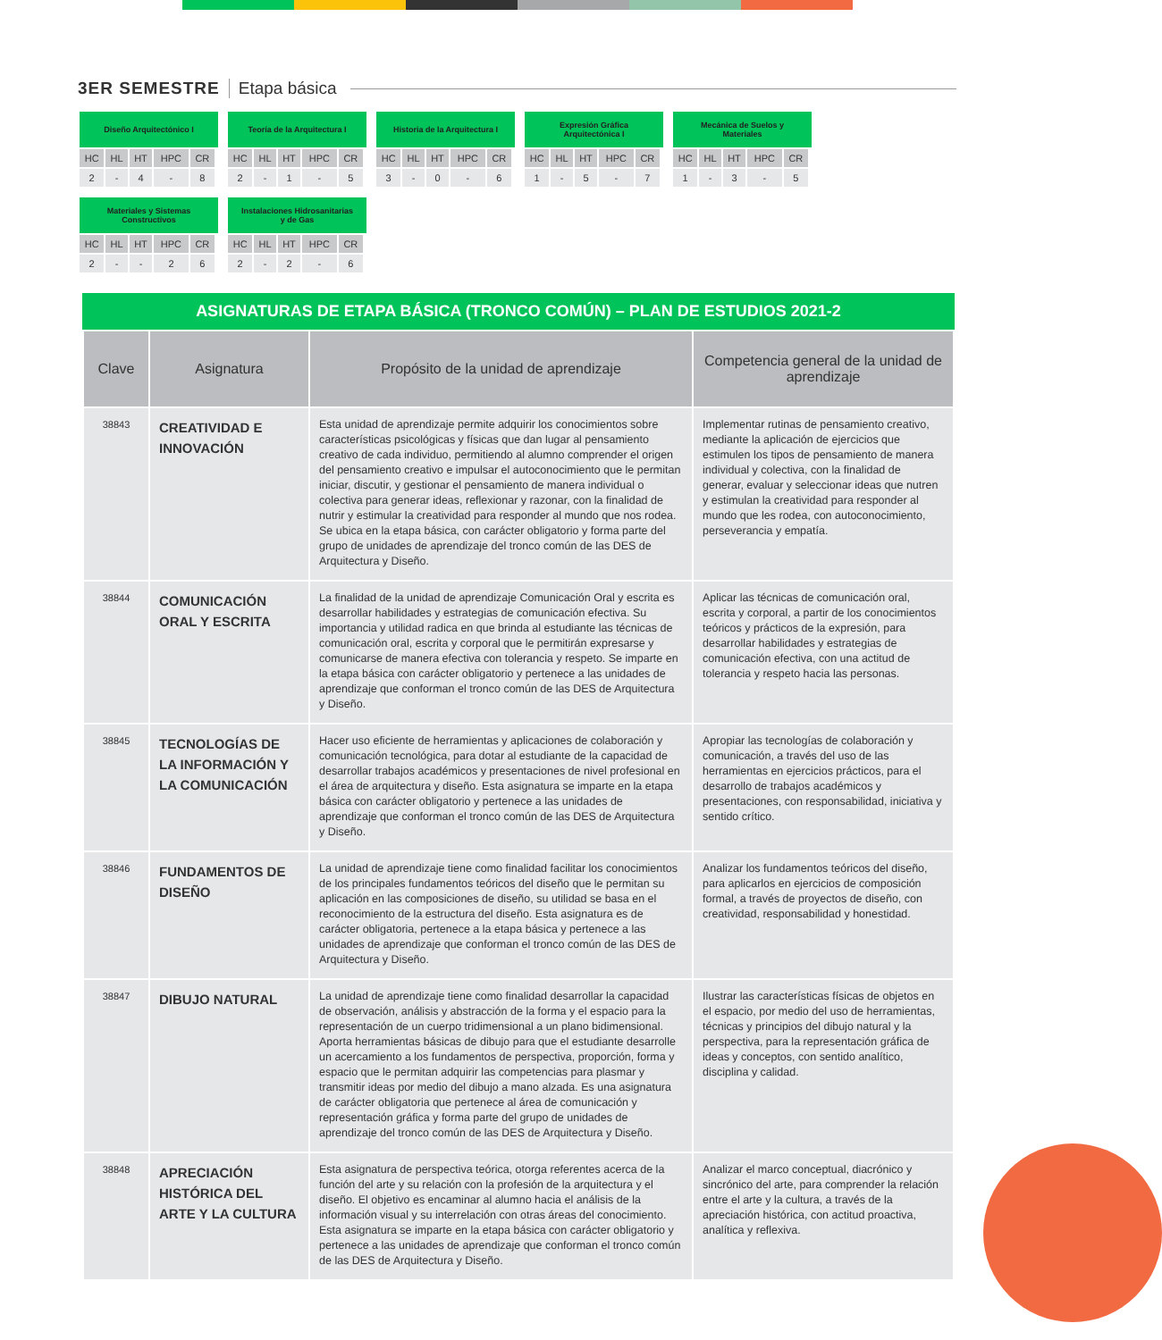3ER SEMESTRE Etapa básica
Diseño Arquitectónico I
| HC | HL | HT | HPC | CR |
| --- | --- | --- | --- | --- |
| 2 | - | 4 | - | 8 |
Teoría de la Arquitectura I
| HC | HL | HT | HPC | CR |
| --- | --- | --- | --- | --- |
| 2 | - | 1 | - | 5 |
Historia de la Arquitectura I
| HC | HL | HT | HPC | CR |
| --- | --- | --- | --- | --- |
| 3 | - | 0 | - | 6 |
Expresión Gráfica
Arquitectónica I
| HC | HL | HT | HPC | CR |
| --- | --- | --- | --- | --- |
| 1 | - | 5 | - | 7 |
Mecánica de Suelos y
Materiales
| HC | HL | HT | HPC | CR |
| --- | --- | --- | --- | --- |
| 1 | - | 3 | - | 5 |
Materiales y Sistemas
Constructivos
| HC | HL | HT | HPC | CR |
| --- | --- | --- | --- | --- |
| 2 | - | - | 2 | 6 |
Instalaciones Hidrosanitarias
y de Gas
| HC | HL | HT | HPC | CR |
| --- | --- | --- | --- | --- |
| 2 | - | 2 | - | 6 |
ASIGNATURAS DE ETAPA BÁSICA (TRONCO COMÚN) – PLAN DE ESTUDIOS 2021-2
| Clave | Asignatura | Propósito de la unidad de aprendizaje | Competencia general de la unidad de aprendizaje |
| --- | --- | --- | --- |
| 38843 | CREATIVIDAD E INNOVACIÓN | Esta unidad de aprendizaje permite adquirir los conocimientos sobre características psicológicas y físicas que dan lugar al pensamiento creativo de cada individuo, permitiendo al alumno comprender el origen del pensamiento creativo e impulsar el autoconocimiento que le permitan iniciar, discutir, y gestionar el pensamiento de manera individual o colectiva para generar ideas, reflexionar y razonar, con la finalidad de nutrir y estimular la creatividad para responder al mundo que nos rodea. Se ubica en la etapa básica, con carácter obligatorio y forma parte del grupo de unidades de aprendizaje del tronco común de las DES de Arquitectura y Diseño. | Implementar rutinas de pensamiento creativo, mediante la aplicación de ejercicios que estimulen los tipos de pensamiento de manera individual y colectiva, con la finalidad de generar, evaluar y seleccionar ideas que nutren y estimulan la creatividad para responder al mundo que les rodea, con autoconocimiento, perseverancia y empatía. |
| 38844 | COMUNICACIÓN ORAL Y ESCRITA | La finalidad de la unidad de aprendizaje Comunicación Oral y escrita es desarrollar habilidades y estrategias de comunicación efectiva. Su importancia y utilidad radica en que brinda al estudiante las técnicas de comunicación oral, escrita y corporal que le permitirán expresarse y comunicarse de manera efectiva con tolerancia y respeto. Se imparte en la etapa básica con carácter obligatorio y pertenece a las unidades de aprendizaje que conforman el tronco común de las DES de Arquitectura y Diseño. | Aplicar las técnicas de comunicación oral, escrita y corporal, a partir de los conocimientos teóricos y prácticos de la expresión, para desarrollar habilidades y estrategias de comunicación efectiva, con una actitud de tolerancia y respeto hacia las personas. |
| 38845 | TECNOLOGÍAS DE LA INFORMACIÓN Y LA COMUNICACIÓN | Hacer uso eficiente de herramientas y aplicaciones de colaboración y comunicación tecnológica, para dotar al estudiante de la capacidad de desarrollar trabajos académicos y presentaciones de nivel profesional en el área de arquitectura y diseño. Esta asignatura se imparte en la etapa básica con carácter obligatorio y pertenece a las unidades de aprendizaje que conforman el tronco común de las DES de Arquitectura y Diseño. | Apropiar las tecnologías de colaboración y comunicación, a través del uso de las herramientas en ejercicios prácticos, para el desarrollo de trabajos académicos y presentaciones, con responsabilidad, iniciativa y sentido crítico. |
| 38846 | FUNDAMENTOS DE DISEÑO | La unidad de aprendizaje tiene como finalidad facilitar los conocimientos de los principales fundamentos teóricos del diseño que le permitan su aplicación en las composiciones de diseño, su utilidad se basa en el reconocimiento de la estructura del diseño. Esta asignatura es de carácter obligatoria, pertenece a la etapa básica y pertenece a las unidades de aprendizaje que conforman el tronco común de las DES de Arquitectura y Diseño. | Analizar los fundamentos teóricos del diseño, para aplicarlos en ejercicios de composición formal, a través de proyectos de diseño, con creatividad, responsabilidad y honestidad. |
| 38847 | DIBUJO NATURAL | La unidad de aprendizaje tiene como finalidad desarrollar la capacidad de observación, análisis y abstracción de la forma y el espacio para la representación de un cuerpo tridimensional a un plano bidimensional. Aporta herramientas básicas de dibujo para que el estudiante desarrolle un acercamiento a los fundamentos de perspectiva, proporción, forma y espacio que le permitan adquirir las competencias para plasmar y transmitir ideas por medio del dibujo a mano alzada. Es una asignatura de carácter obligatoria que pertenece al área de comunicación y representación gráfica y forma parte del grupo de unidades de aprendizaje del tronco común de las DES de Arquitectura y Diseño. | Ilustrar las características físicas de objetos en el espacio, por medio del uso de herramientas, técnicas y principios del dibujo natural y la perspectiva, para la representación gráfica de ideas y conceptos, con sentido analítico, disciplina y calidad. |
| 38848 | APRECIACIÓN HISTÓRICA DEL ARTE Y LA CULTURA | Esta asignatura de perspectiva teórica, otorga referentes acerca de la función del arte y su relación con la profesión de la arquitectura y el diseño. El objetivo es encaminar al alumno hacia el análisis de la información visual y su interrelación con otras áreas del conocimiento. Esta asignatura se imparte en la etapa básica con carácter obligatorio y pertenece a las unidades de aprendizaje que conforman el tronco común de las DES de Arquitectura y Diseño. | Analizar el marco conceptual, diacrónico y sincrónico del arte, para comprender la relación entre el arte y la cultura, a través de la apreciación histórica, con actitud proactiva, analítica y reflexiva. |